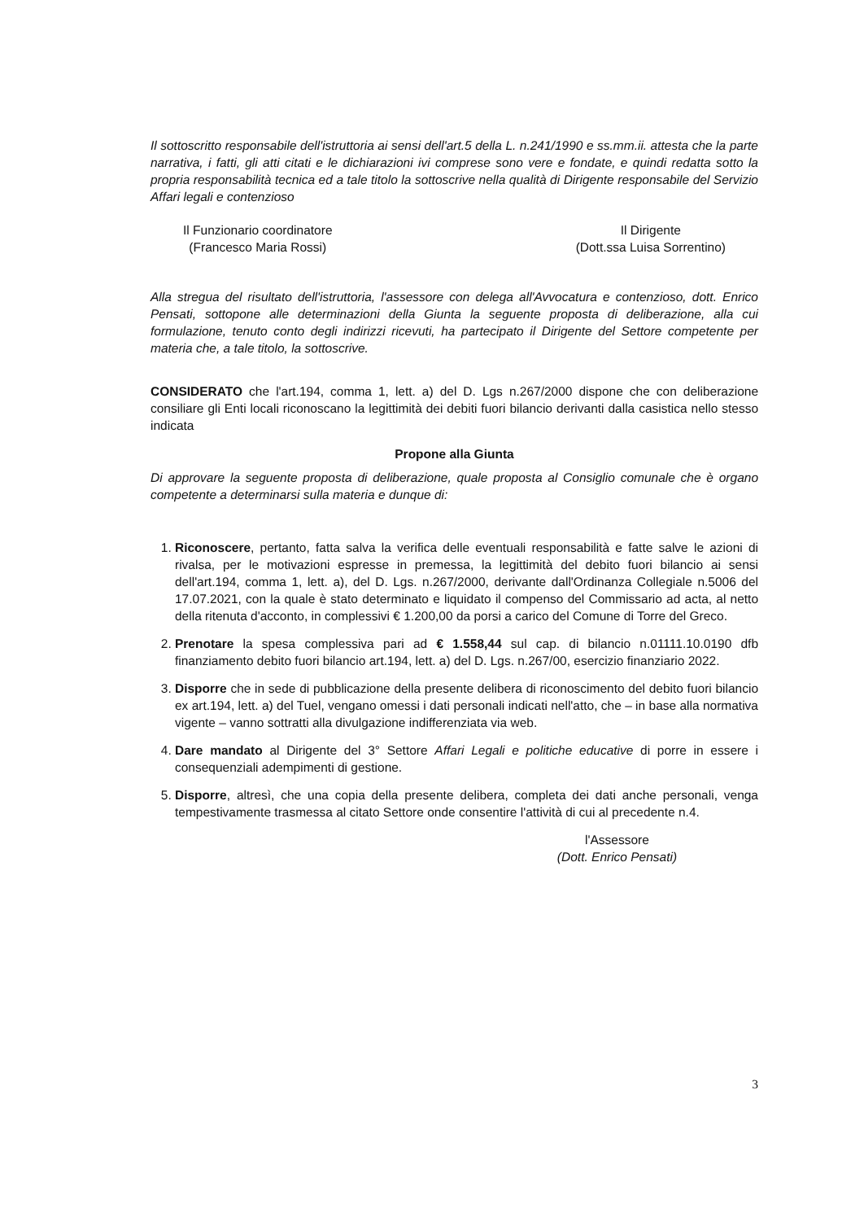Il sottoscritto responsabile dell'istruttoria ai sensi dell'art.5 della L. n.241/1990 e ss.mm.ii. attesta che la parte narrativa, i fatti, gli atti citati e le dichiarazioni ivi comprese sono vere e fondate, e quindi redatta sotto la propria responsabilità tecnica ed a tale titolo la sottoscrive nella qualità di Dirigente responsabile del Servizio Affari legali e contenzioso
Il Funzionario coordinatore
(Francesco Maria Rossi)
Il Dirigente
(Dott.ssa Luisa Sorrentino)
Alla stregua del risultato dell'istruttoria, l'assessore con delega all'Avvocatura e contenzioso, dott. Enrico Pensati, sottopone alle determinazioni della Giunta la seguente proposta di deliberazione, alla cui formulazione, tenuto conto degli indirizzi ricevuti, ha partecipato il Dirigente del Settore competente per materia che, a tale titolo, la sottoscrive.
CONSIDERATO che l'art.194, comma 1, lett. a) del D. Lgs n.267/2000 dispone che con deliberazione consiliare gli Enti locali riconoscano la legittimità dei debiti fuori bilancio derivanti dalla casistica nello stesso indicata
Propone alla Giunta
Di approvare la seguente proposta di deliberazione, quale proposta al Consiglio comunale che è organo competente a determinarsi sulla materia e dunque di:
1. Riconoscere, pertanto, fatta salva la verifica delle eventuali responsabilità e fatte salve le azioni di rivalsa, per le motivazioni espresse in premessa, la legittimità del debito fuori bilancio ai sensi dell'art.194, comma 1, lett. a), del D. Lgs. n.267/2000, derivante dall'Ordinanza Collegiale n.5006 del 17.07.2021, con la quale è stato determinato e liquidato il compenso del Commissario ad acta, al netto della ritenuta d'acconto, in complessivi € 1.200,00 da porsi a carico del Comune di Torre del Greco.
2. Prenotare la spesa complessiva pari ad € 1.558,44 sul cap. di bilancio n.01111.10.0190 dfb finanziamento debito fuori bilancio art.194, lett. a) del D. Lgs. n.267/00, esercizio finanziario 2022.
3. Disporre che in sede di pubblicazione della presente delibera di riconoscimento del debito fuori bilancio ex art.194, lett. a) del Tuel, vengano omessi i dati personali indicati nell'atto, che – in base alla normativa vigente – vanno sottratti alla divulgazione indifferenziata via web.
4. Dare mandato al Dirigente del 3° Settore Affari Legali e politiche educative di porre in essere i consequenziali adempimenti di gestione.
5. Disporre, altresì, che una copia della presente delibera, completa dei dati anche personali, venga tempestivamente trasmessa al citato Settore onde consentire l'attività di cui al precedente n.4.
l'Assessore
(Dott. Enrico Pensati)
3